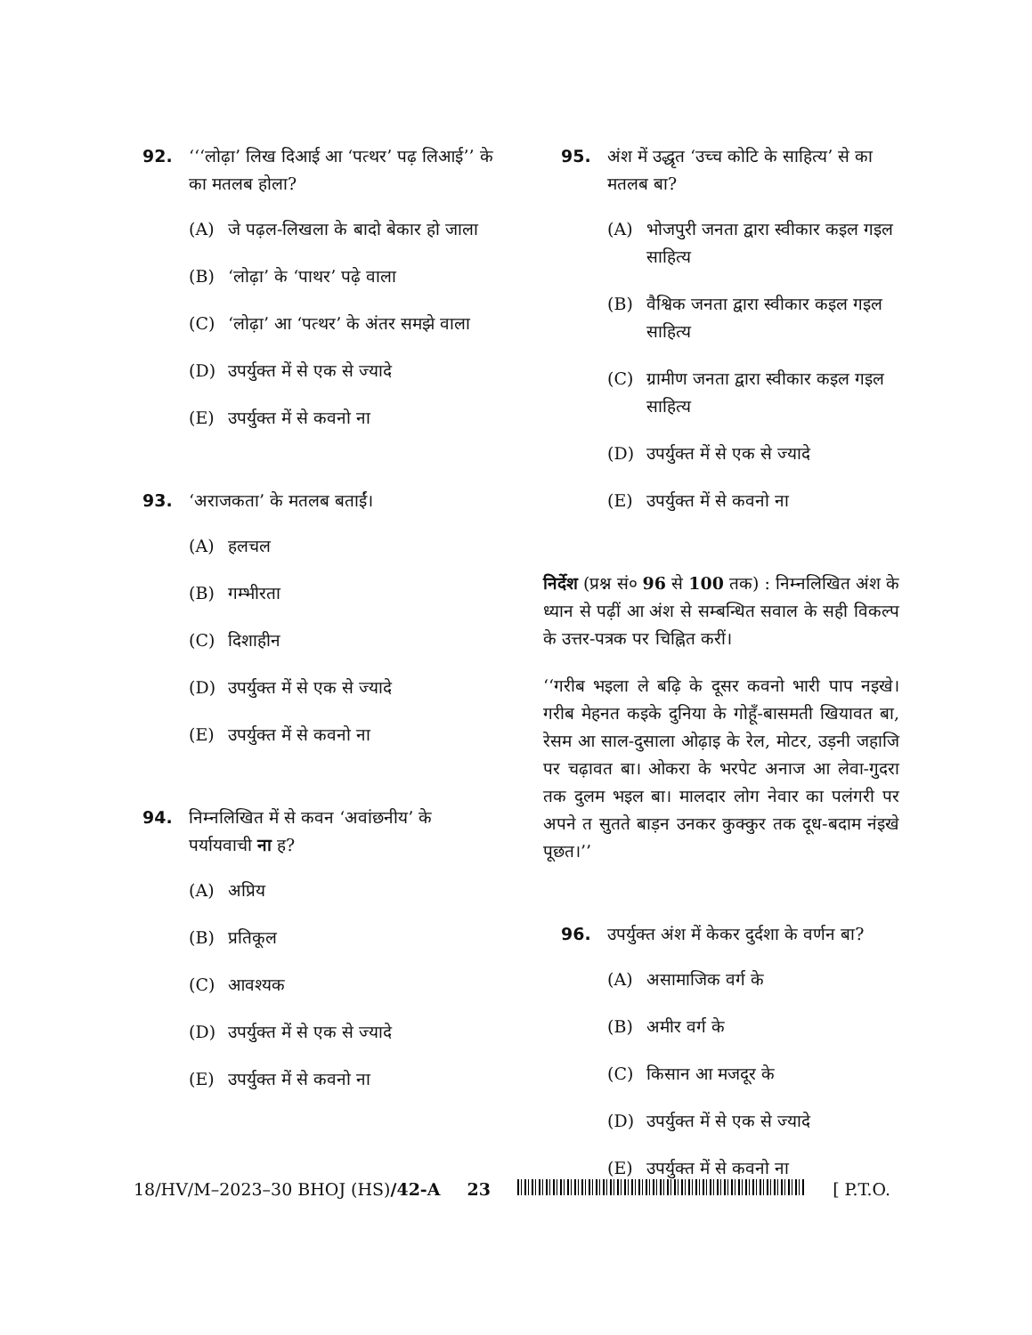92. ‘‘‘लोढ़ा’ लिख दिआई आ ‘पत्थर’ पढ़ लिआई’’ के का मतलब होला?
(A) जे पढ़ल-लिखला के बादो बेकार हो जाला
(B) ‘लोढ़ा’ के ‘पाथर’ पढ़े वाला
(C) ‘लोढ़ा’ आ ‘पत्थर’ के अंतर समझे वाला
(D) उपर्युक्त में से एक से ज्यादे
(E) उपर्युक्त में से कवनो ना
93. ‘अराजकता’ के मतलब बताईं।
(A) हलचल
(B) गम्भीरता
(C) दिशाहीन
(D) उपर्युक्त में से एक से ज्यादे
(E) उपर्युक्त में से कवनो ना
94. निम्नलिखित में से कवन ‘अवांछनीय’ के पर्यायवाची ना ह?
(A) अप्रिय
(B) प्रतिकूल
(C) आवश्यक
(D) उपर्युक्त में से एक से ज्यादे
(E) उपर्युक्त में से कवनो ना
95. अंश में उद्धृत ‘उच्च कोटि के साहित्य’ से का मतलब बा?
(A) भोजपुरी जनता द्वारा स्वीकार कइल गइल साहित्य
(B) वैश्विक जनता द्वारा स्वीकार कइल गइल साहित्य
(C) ग्रामीण जनता द्वारा स्वीकार कइल गइल साहित्य
(D) उपर्युक्त में से एक से ज्यादे
(E) उपर्युक्त में से कवनो ना
निर्देश (प्रश्न सं० 96 से 100 तक) : निम्नलिखित अंश के ध्यान से पढ़ीं आ अंश से सम्बन्धित सवाल के सही विकल्प के उत्तर-पत्रक पर चिह्नित करीं।
‘‘गरीब भइला ले बढ़ि के दूसर कवनो भारी पाप नइखे। गरीब मेहनत कइके दुनिया के गोहूँ-बासमती खियावत बा, रेसम आ साल-दुसाला ओढ़ाइ के रेल, मोटर, उड़नी जहाजि पर चढ़ावत बा। ओकरा के भरपेट अनाज आ लेवा-गुदरा तक दुलम भइल बा। मालदार लोग नेवार का पलंगरी पर अपने त सुतते बाड़न उनकर कुक्कुर तक दूध-बदाम नंइखे पूछत।’’
96. उपर्युक्त अंश में केकर दुर्दशा के वर्णन बा?
(A) असामाजिक वर्ग के
(B) अमीर वर्ग के
(C) किसान आ मजदूर के
(D) उपर्युक्त में से एक से ज्यादे
(E) उपर्युक्त में से कवनो ना
18/HV/M–2023–30 BHOJ (HS)/42-A 23 [ P.T.O.